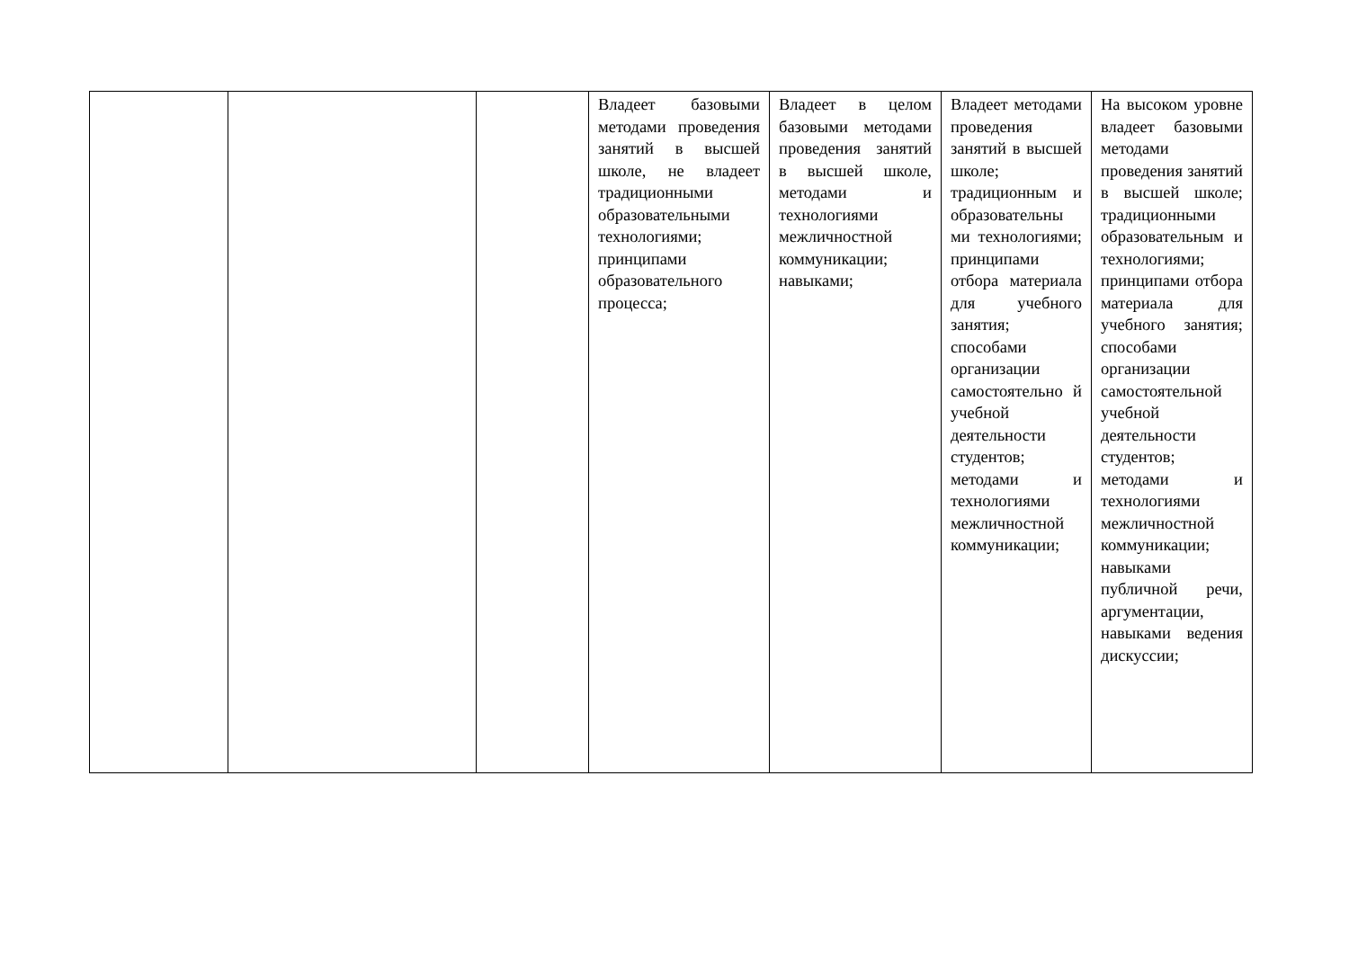| | | | Владеет базовыми методами проведения занятий в высшей школе, не владеет традиционными образовательными технологиями; принципами образовательного процесса; | Владеет в целом базовыми методами проведения занятий в высшей школе, методами и технологиями межличностной коммуникации; навыками; | Владеет методами проведения занятий в высшей школе; традиционным и образовательны ми технологиями; принципами отбора материала для учебного занятия; способами организации самостоятельно й учебной деятельности студентов; методами и технологиями межличностной коммуникации; | На высоком уровне владеет базовыми методами проведения занятий в высшей школе; традиционными образовательным и технологиями; принципами отбора материала для учебного занятия; способами организации самостоятельной учебной деятельности студентов; методами и технологиями межличностной коммуникации; навыками публичной речи, аргументации, навыками ведения дискуссии; |